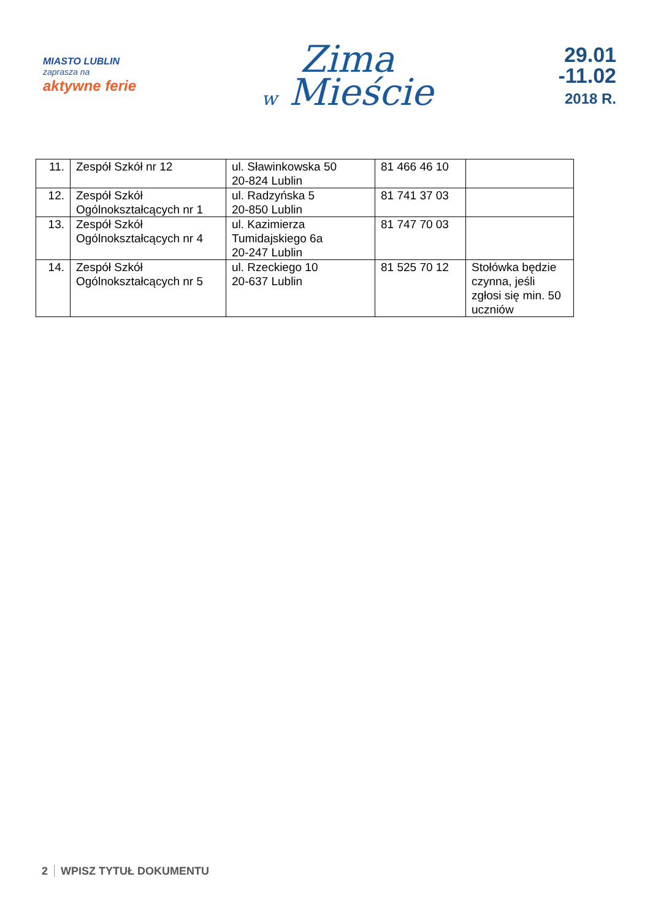MIASTO LUBLIN
zaprasza na
aktywne ferie
Zima
w Mieście
29.01
-11.02
2018 R.
| 11. | Zespół Szkół nr 12 | ul. Sławinkowska 50 20-824 Lublin | 81 466 46 10 | |
| 12. | Zespół Szkół Ogólnokształcących nr 1 | ul. Radzyńska 5 20-850 Lublin | 81 741 37 03 | |
| 13. | Zespół Szkół Ogólnokształcących nr 4 | ul. Kazimierza Tumidajskiego 6a 20-247 Lublin | 81 747 70 03 | |
| 14. | Zespół Szkół Ogólnokształcących nr 5 | ul. Rzeckiego 10 20-637 Lublin | 81 525 70 12 | Stołówka będzie czynna, jeśli zgłosi się min. 50 uczniów |
2 WPISZ TYTUŁ DOKUMENTU